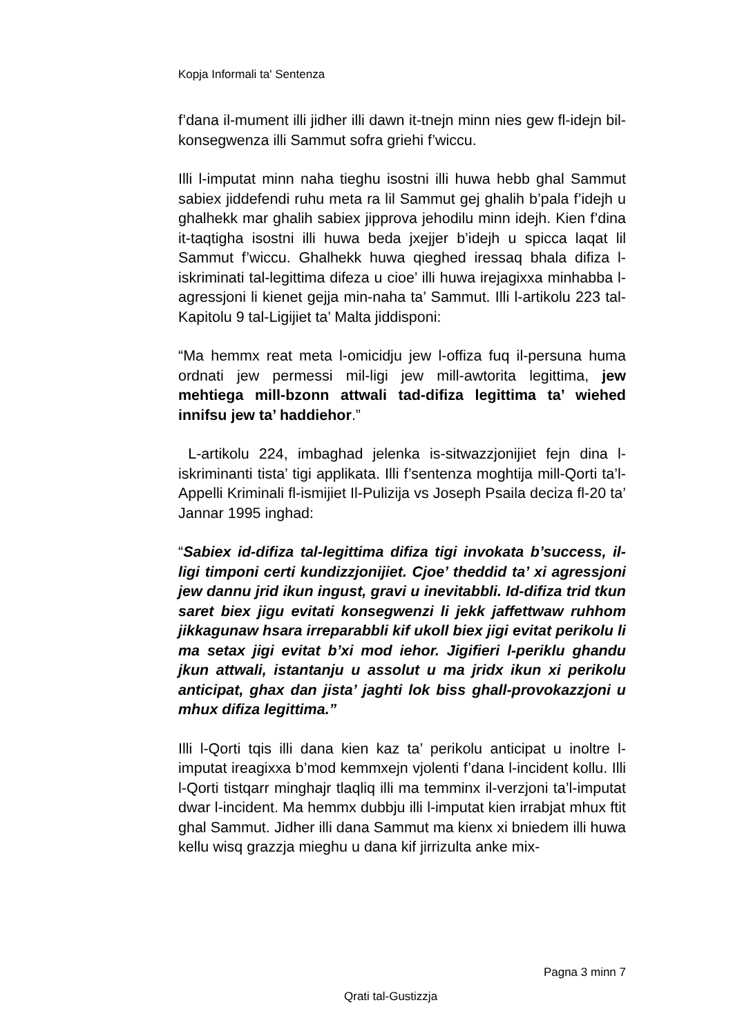Kopja Informali ta' Sentenza
f’dana il-mument illi jidher illi dawn it-tnejn minn nies gew fl-idejn bil-konsegwenza illi Sammut sofra griehi f’wiccu.
Illi l-imputat minn naha tieghu isostni illi huwa hebb ghal Sammut sabiex jiddefendi ruhu meta ra lil Sammut gej ghalih b’pala f’idejh u ghalhekk mar ghalih sabiex jipprova jehodilu minn idejh. Kien f’dina it-taqtigha isostni illi huwa beda jxejjer b’idejh u spicca laqat lil Sammut f’wiccu. Ghalhekk huwa qieghed iressaq bhala difiza l-iskriminati tal-legittima difeza u cioe’ illi huwa irejagixxa minhabba l-agressjoni li kienet gejja min-naha ta’ Sammut. Illi l-artikolu 223 tal-Kapitolu 9 tal-Ligijiet ta’ Malta jiddisponi:
“Ma hemmx reat meta l-omicidju jew l-offiza fuq il-persuna huma ordnati jew permessi mil-ligi jew mill-awtorita legittima, jew mehtiega mill-bzonn attwali tad-difiza legittima ta’ wiehed innifsu jew ta’ haddiehor.”
L-artikolu 224, imbaghad jelenka is-sitwazzjonijiet fejn dina l-iskriminanti tista’ tigi applikata. Illi f’sentenza moghtija mill-Qorti ta’l-Appelli Kriminali fl-ismijiet Il-Pulizija vs Joseph Psaila deciza fl-20 ta’ Jannar 1995 inghad:
“Sabiex id-difiza tal-legittima difiza tigi invokata b’success, il-ligi timponi certi kundizzjonijiet. Cjoe’ theddid ta’ xi agressjoni jew dannu jrid ikun ingust, gravi u inevitabbli. Id-difiza trid tkun saret biex jigu evitati konsegwenzi li jekk jaffettwaw ruhhom jikkagunaw hsara irreparabbli kif ukoll biex jigi evitat perikolu li ma setax jigi evitat b’xi mod iehor. Jigifieri l-periklu ghandu jkun attwali, istantanju u assolut u ma jridx ikun xi perikolu anticipat, ghax dan jista’ jaghti lok biss ghall-provokazzjoni u mhux difiza legittima.”
Illi l-Qorti tqis illi dana kien kaz ta’ perikolu anticipat u inoltre l-imputat ireagixxa b’mod kemmxejn vjolenti f’dana l-incident kollu. Illi l-Qorti tistqarr minghajr tlaqliq illi ma temminx il-verzjoni ta’l-imputat dwar l-incident. Ma hemmx dubbju illi l-imputat kien irrabjat mhux ftit ghal Sammut. Jidher illi dana Sammut ma kienx xi bniedem illi huwa kellu wisq grazzja mieghu u dana kif jirrizulta anke mix-
Pagna 3 minn 7
Qrati tal-Gustizzja